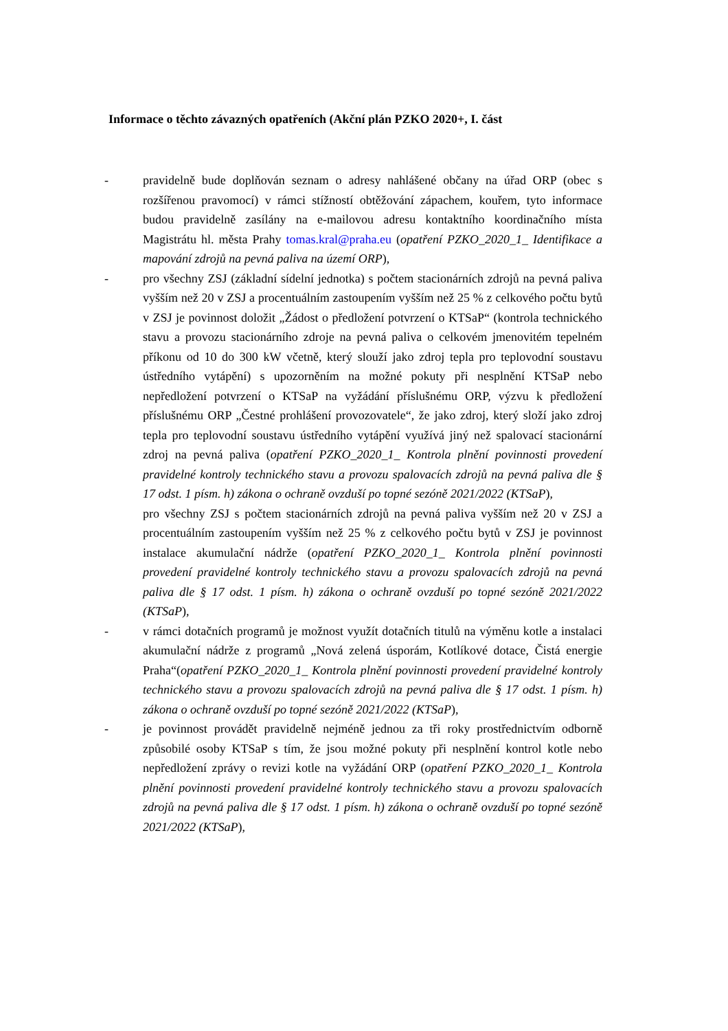Informace o těchto závazných opatřeních (Akční plán PZKO 2020+, I. část
- pravidelně bude doplňován seznam o adresy nahlášené občany na úřad ORP (obec s rozšířenou pravomocí) v rámci stížností obtěžování zápachem, kouřem, tyto informace budou pravidelně zasílány na e-mailovou adresu kontaktního koordinačního místa Magistrátu hl. města Prahy tomas.kral@praha.eu (opatření PZKO_2020_1_ Identifikace a mapování zdrojů na pevná paliva na území ORP),
- pro všechny ZSJ (základní sídelní jednotka) s počtem stacionárních zdrojů na pevná paliva vyšším než 20 v ZSJ a procentuálním zastoupením vyšším než 25 % z celkového počtu bytů v ZSJ je povinnost doložit „Žádost o předložení potvrzení o KTSaP“ (kontrola technického stavu a provozu stacionárního zdroje na pevná paliva o celkovém jmenovitém tepelném příkonu od 10 do 300 kW včetně, který slouží jako zdroj tepla pro teplovodní soustavu ústředního vytápění) s upozorněním na možné pokuty při nesplnění KTSaP nebo nepředložení potvrzení o KTSaP na vyžádání příslušnému ORP, výzvu k předložení příslušnému ORP „Čestné prohlášení provozovatele“, že jako zdroj, který složí jako zdroj tepla pro teplovodní soustavu ústředního vytápění využívá jiný než spalovací stacionární zdroj na pevná paliva (opatření PZKO_2020_1_ Kontrola plnění povinnosti provedení pravidelné kontroly technického stavu a provozu spalovacích zdrojů na pevná paliva dle § 17 odst. 1 písm. h) zákona o ochraně ovzduší po topné sezóně 2021/2022 (KTSaP),
pro všechny ZSJ s počtem stacionárních zdrojů na pevná paliva vyšším než 20 v ZSJ a procentuálním zastoupením vyšším než 25 % z celkového počtu bytů v ZSJ je povinnost instalace akumulační nádrže (opatření PZKO_2020_1_ Kontrola plnění povinnosti provedení pravidelné kontroly technického stavu a provozu spalovacích zdrojů na pevná paliva dle § 17 odst. 1 písm. h) zákona o ochraně ovzduší po topné sezóně 2021/2022 (KTSaP),
- v rámci dotačních programů je možnost využít dotačních titulů na výměnu kotle a instalaci akumulační nádrže z programů „Nová zelená úsporám, Kotlíkové dotace, Čistá energie Praha“(opatření PZKO_2020_1_ Kontrola plnění povinnosti provedení pravidelné kontroly technického stavu a provozu spalovacích zdrojů na pevná paliva dle § 17 odst. 1 písm. h) zákona o ochraně ovzduší po topné sezóně 2021/2022 (KTSaP),
- je povinnost provádět pravidelně nejméně jednou za tři roky prostřednictvím odborně způsobilé osoby KTSaP s tím, že jsou možné pokuty při nesplnění kontrol kotle nebo nepředložení zprávy o revizi kotle na vyžádání ORP (opatření PZKO_2020_1_ Kontrola plnění povinnosti provedení pravidelné kontroly technického stavu a provozu spalovacích zdrojů na pevná paliva dle § 17 odst. 1 písm. h) zákona o ochraně ovzduší po topné sezóně 2021/2022 (KTSaP),